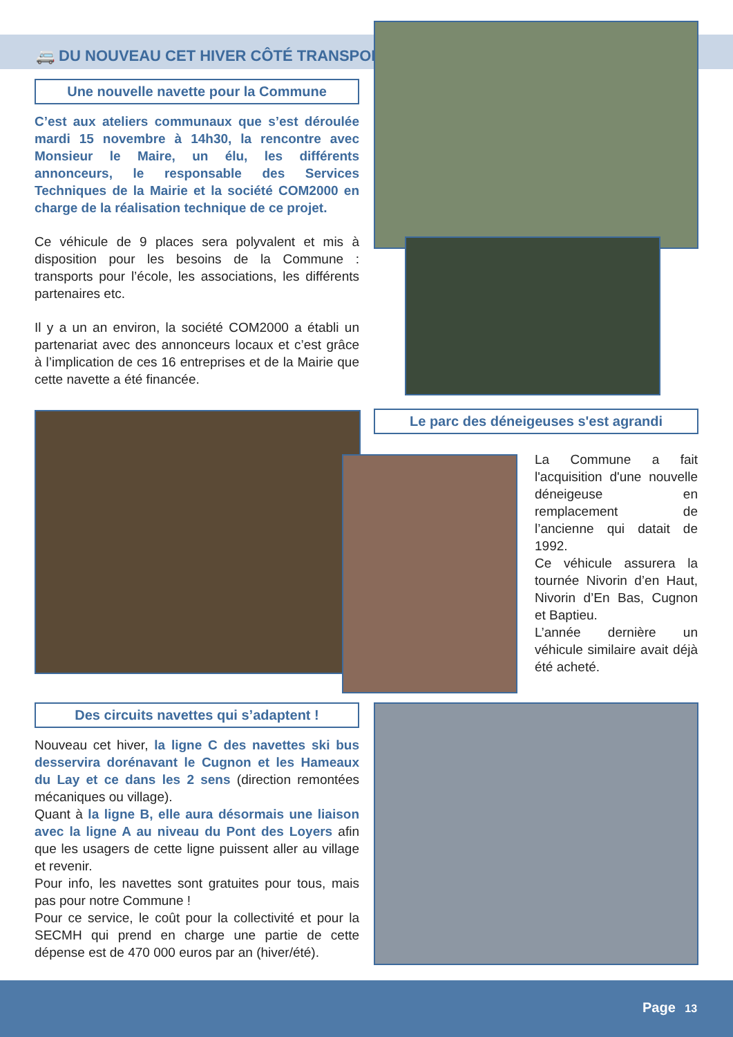🚐 DU NOUVEAU CET HIVER CÔTÉ TRANSPORT
Une nouvelle navette pour la Commune
C’est aux ateliers communaux que s’est déroulée mardi 15 novembre à 14h30, la rencontre avec Monsieur le Maire, un élu, les différents annonceurs, le responsable des Services Techniques de la Mairie et la société COM2000 en charge de la réalisation technique de ce projet.
Ce véhicule de 9 places sera polyvalent et mis à disposition pour les besoins de la Commune : transports pour l’école, les associations, les différents partenaires etc.
Il y a un an environ, la société COM2000 a établi un partenariat avec des annonceurs locaux et c’est grâce à l’implication de ces 16 entreprises et de la Mairie que cette navette a été financée.
Le parc des déneigeuses s'est agrandi
La Commune a fait l'acquisition d'une nouvelle déneigeuse en remplacement de l’ancienne qui datait de 1992.
Ce véhicule assurera la tournée Nivorin d’en Haut, Nivorin d’En Bas, Cugnon et Baptieu.
L’année dernière un véhicule similaire avait déjà été acheté.
Des circuits navettes qui s’adaptent !
Nouveau cet hiver, la ligne C des navettes ski bus desservira dorénavant le Cugnon et les Hameaux du Lay et ce dans les 2 sens (direction remontées mécaniques ou village).
Quant à la ligne B, elle aura désormais une liaison avec la ligne A au niveau du Pont des Loyers afin que les usagers de cette ligne puissent aller au village et revenir.
Pour info, les navettes sont gratuites pour tous, mais pas pour notre Commune !
Pour ce service, le coût pour la collectivité et pour la SECMH qui prend en charge une partie de cette dépense est de 470 000 euros par an (hiver/été).
Page 13